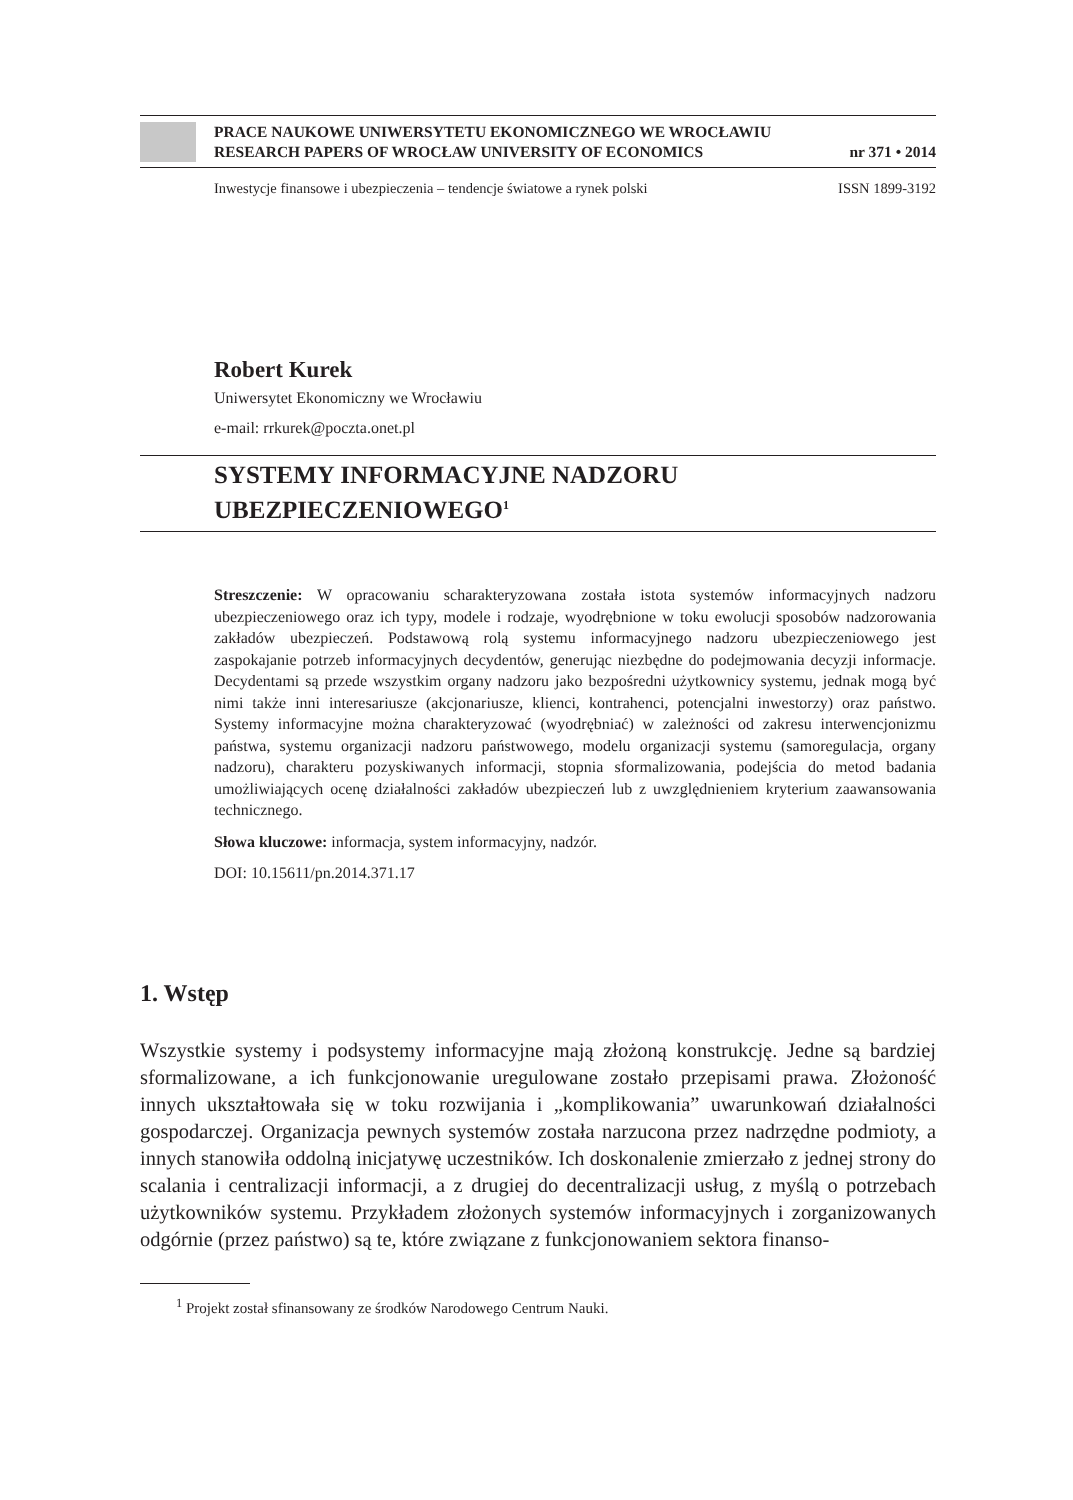PRACE NAUKOWE UNIWERSYTETU EKONOMICZNEGO WE WROCŁAWIU
RESEARCH PAPERS OF WROCŁAW UNIVERSITY OF ECONOMICS nr 371 • 2014
Inwestycje finansowe i ubezpieczenia – tendencje światowe a rynek polski ISSN 1899-3192
Robert Kurek
Uniwersytet Ekonomiczny we Wrocławiu
e-mail: rrkurek@poczta.onet.pl
SYSTEMY INFORMACYJNE NADZORU
UBEZPIECZENIOWEGO<sup>1</sup>
Streszczenie: W opracowaniu scharakteryzowana została istota systemów informacyjnych nadzoru ubezpieczeniowego oraz ich typy, modele i rodzaje, wyodrębnione w toku ewolucji sposobów nadzorowania zakładów ubezpieczeń. Podstawową rolą systemu informacyjnego nadzoru ubezpieczeniowego jest zaspokajanie potrzeb informacyjnych decydentów, generując niezbędne do podejmowania decyzji informacje. Decydentami są przede wszystkim organy nadzoru jako bezpośredni użytkownicy systemu, jednak mogą być nimi także inni interesariusze (akcjonariusze, klienci, kontrahenci, potencjalni inwestorzy) oraz państwo. Systemy informacyjne można charakteryzować (wyodrębniać) w zależności od zakresu interwencjonizmu państwa, systemu organizacji nadzoru państwowego, modelu organizacji systemu (samoregulacja, organy nadzoru), charakteru pozyskiwanych informacji, stopnia sformalizowania, podejścia do metod badania umożliwiających ocenę działalności zakładów ubezpieczeń lub z uwzględnieniem kryterium zaawansowania technicznego.
Słowa kluczowe: informacja, system informacyjny, nadzór.
DOI: 10.15611/pn.2014.371.17
1. Wstęp
Wszystkie systemy i podsystemy informacyjne mają złożoną konstrukcję. Jedne są bardziej sformalizowane, a ich funkcjonowanie uregulowane zostało przepisami prawa. Złożoność innych ukształtowała się w toku rozwijania i „komplikowania” uwarunkowań działalności gospodarczej. Organizacja pewnych systemów została narzucona przez nadrzędne podmioty, a innych stanowiła oddolną inicjatywę uczestników. Ich doskonalenie zmierzało z jednej strony do scalania i centralizacji informacji, a z drugiej do decentralizacji usług, z myślą o potrzebach użytkowników systemu. Przykładem złożonych systemów informacyjnych i zorganizowanych odgórnie (przez państwo) są te, które związane z funkcjonowaniem sektora finanso-
<sup>1</sup> Projekt został sfinansowany ze środków Narodowego Centrum Nauki.